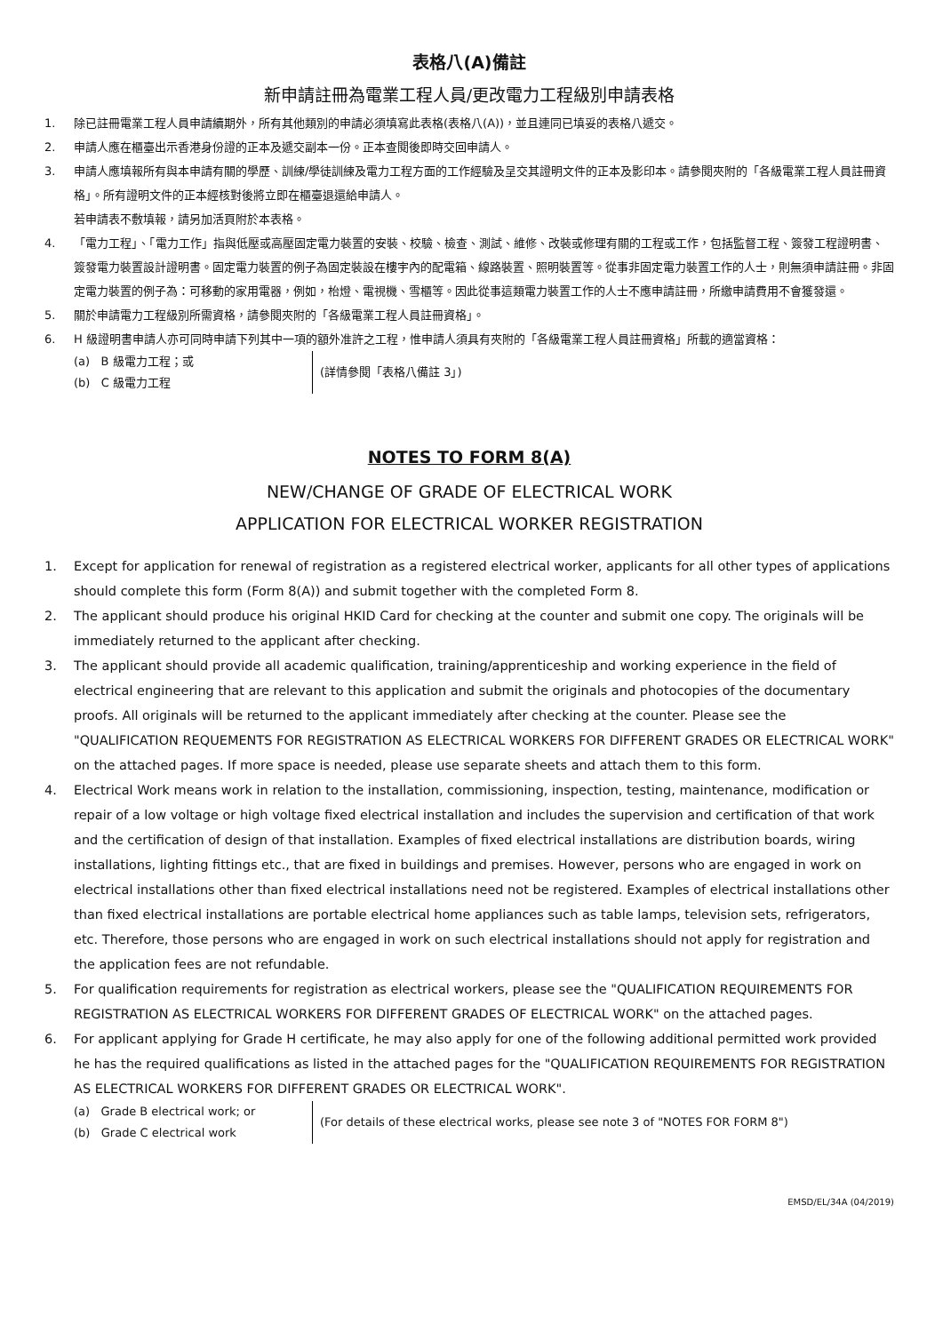表格八(A)備註
新申請註冊為電業工程人員/更改電力工程級別申請表格
1. 除已註冊電業工程人員申請續期外，所有其他類別的申請必須填寫此表格(表格八(A))，並且連同已填妥的表格八遞交。
2. 申請人應在櫃臺出示香港身份證的正本及遞交副本一份。正本查閱後即時交回申請人。
3. 申請人應填報所有與本申請有關的學歷、訓練/學徒訓練及電力工程方面的工作經驗及呈交其證明文件的正本及影印本。請參閱夾附的「各級電業工程人員註冊資格」。所有證明文件的正本經核對後將立即在櫃臺退還給申請人。
若申請表不敷填報，請另加活頁附於本表格。
4. 「電力工程」、「電力工作」指與低壓或高壓固定電力裝置的安裝、校驗、檢查、測試、維修、改裝或修理有關的工程或工作，包括監督工程、簽發工程證明書、簽發電力裝置設計證明書。固定電力裝置的例子為固定裝設在樓宇內的配電箱、線路裝置、照明裝置等。從事非固定電力裝置工作的人士，則無須申請註冊。非固定電力裝置的例子為：可移動的家用電器，例如，枱燈、電視機、雪櫃等。因此從事這類電力裝置工作的人士不應申請註冊，所繳申請費用不會獲發還。
5. 關於申請電力工程級別所需資格，請參閱夾附的「各級電業工程人員註冊資格」。
6. H 級證明書申請人亦可同時申請下列其中一項的額外准許之工程，惟申請人須具有夾附的「各級電業工程人員註冊資格」所載的適當資格：
(a) B 級電力工程；或
(b) C 級電力工程
(詳情參閱「表格八備註 3」)
NOTES TO FORM 8(A)
NEW/CHANGE OF GRADE OF ELECTRICAL WORK
APPLICATION FOR ELECTRICAL WORKER REGISTRATION
1. Except for application for renewal of registration as a registered electrical worker, applicants for all other types of applications should complete this form (Form 8(A)) and submit together with the completed Form 8.
2. The applicant should produce his original HKID Card for checking at the counter and submit one copy. The originals will be immediately returned to the applicant after checking.
3. The applicant should provide all academic qualification, training/apprenticeship and working experience in the field of electrical engineering that are relevant to this application and submit the originals and photocopies of the documentary proofs. All originals will be returned to the applicant immediately after checking at the counter. Please see the "QUALIFICATION REQUEMENTS FOR REGISTRATION AS ELECTRICAL WORKERS FOR DIFFERENT GRADES OR ELECTRICAL WORK" on the attached pages. If more space is needed, please use separate sheets and attach them to this form.
4. Electrical Work means work in relation to the installation, commissioning, inspection, testing, maintenance, modification or repair of a low voltage or high voltage fixed electrical installation and includes the supervision and certification of that work and the certification of design of that installation. Examples of fixed electrical installations are distribution boards, wiring installations, lighting fittings etc., that are fixed in buildings and premises. However, persons who are engaged in work on electrical installations other than fixed electrical installations need not be registered. Examples of electrical installations other than fixed electrical installations are portable electrical home appliances such as table lamps, television sets, refrigerators, etc. Therefore, those persons who are engaged in work on such electrical installations should not apply for registration and the application fees are not refundable.
5. For qualification requirements for registration as electrical workers, please see the "QUALIFICATION REQUIREMENTS FOR REGISTRATION AS ELECTRICAL WORKERS FOR DIFFERENT GRADES OF ELECTRICAL WORK" on the attached pages.
6. For applicant applying for Grade H certificate, he may also apply for one of the following additional permitted work provided he has the required qualifications as listed in the attached pages for the "QUALIFICATION REQUIREMENTS FOR REGISTRATION AS ELECTRICAL WORKERS FOR DIFFERENT GRADES OR ELECTRICAL WORK".
(a) Grade B electrical work; or
(b) Grade C electrical work
(For details of these electrical works, please see note 3 of "NOTES FOR FORM 8")
EMSD/EL/34A (04/2019)